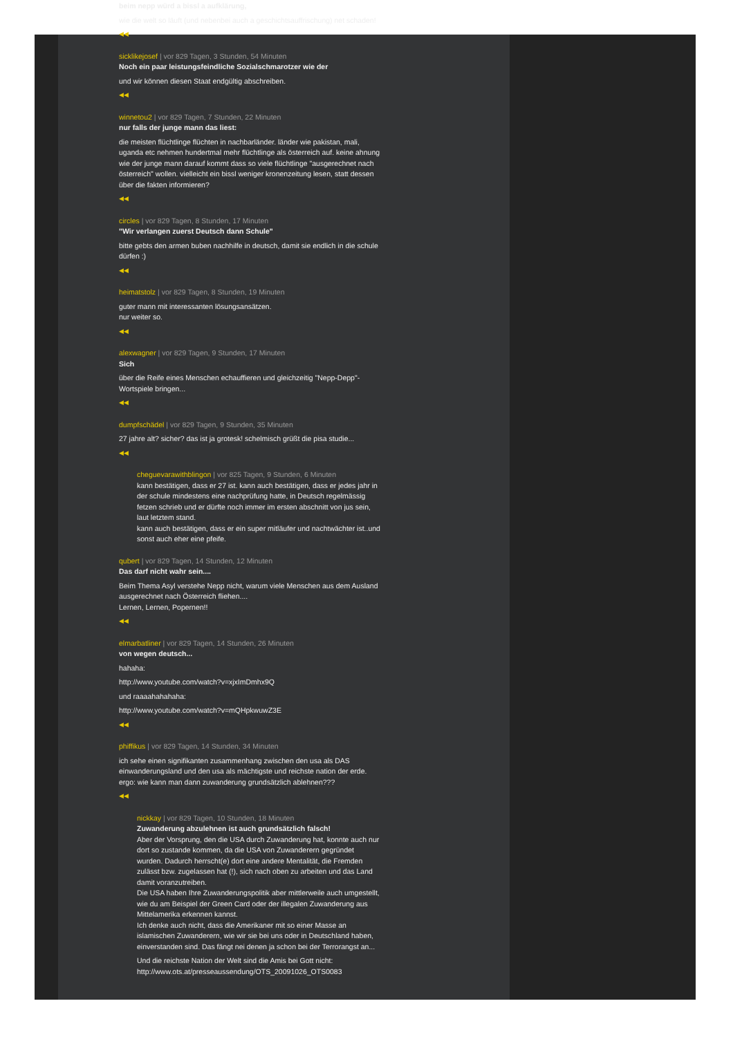beim nepp würd a bissl a aufklärung,
wie die welt so läuft (und nebenbei auch a geschichtsauffrischung) net schaden!
◀◀
sicklikejosef | vor 829 Tagen, 3 Stunden, 54 Minuten
Noch ein paar leistungsfeindliche Sozialschmarotzer wie der
und wir können diesen Staat endgültig abschreiben.
◀◀
winnetou2 | vor 829 Tagen, 7 Stunden, 22 Minuten
nur falls der junge mann das liest:
die meisten flüchtlinge flüchten in nachbarländer. länder wie pakistan, mali, uganda etc nehmen hundertmal mehr flüchtlinge als österreich auf. keine ahnung wie der junge mann darauf kommt dass so viele flüchtlinge "ausgerechnet nach österreich" wollen. vielleicht ein bissl weniger kronenzeitung lesen, statt dessen über die fakten informieren?
◀◀
circles | vor 829 Tagen, 8 Stunden, 17 Minuten
"Wir verlangen zuerst Deutsch dann Schule"
bitte gebts den armen buben nachhilfe in deutsch, damit sie endlich in die schule dürfen :)
◀◀
heimatstolz | vor 829 Tagen, 8 Stunden, 19 Minuten
guter mann mit interessanten lösungsansätzen.
nur weiter so.
◀◀
alexwagner | vor 829 Tagen, 9 Stunden, 17 Minuten
Sich
über die Reife eines Menschen echauffieren und gleichzeitig "Nepp-Depp"-Wortspiele bringen...
◀◀
dumpfschädel | vor 829 Tagen, 9 Stunden, 35 Minuten
27 jahre alt? sicher? das ist ja grotesk! schelmisch grüßt die pisa studie...
◀◀
cheguevarawithblingon | vor 825 Tagen, 9 Stunden, 6 Minuten
kann bestätigen, dass er 27 ist. kann auch bestätigen, dass er jedes jahr in der schule mindestens eine nachprüfung hatte, in Deutsch regelmässig fetzen schrieb und er dürfte noch immer im ersten abschnitt von jus sein, laut letztem stand.
kann auch bestätigen, dass er ein super mitläufer und nachtwächter ist..und sonst auch eher eine pfeife.
qubert | vor 829 Tagen, 14 Stunden, 12 Minuten
Das darf nicht wahr sein....
Beim Thema Asyl verstehe Nepp nicht, warum viele Menschen aus dem Ausland ausgerechnet nach Österreich fliehen....
Lernen, Lernen, Popernen!!
◀◀
elmarbatliner | vor 829 Tagen, 14 Stunden, 26 Minuten
von wegen deutsch...
hahaha:
http://www.youtube.com/watch?v=xjxImDmhx9Q
und raaaahahahaha:
http://www.youtube.com/watch?v=mQHpkwuwZ3E
◀◀
phiffikus | vor 829 Tagen, 14 Stunden, 34 Minuten
ich sehe einen signifikanten zusammenhang zwischen den usa als DAS einwanderungsland und den usa als mächtigste und reichste nation der erde. ergo: wie kann man dann zuwanderung grundsätzlich ablehnen???
◀◀
nickkay | vor 829 Tagen, 10 Stunden, 18 Minuten
Zuwanderung abzulehnen ist auch grundsätzlich falsch!
Aber der Vorsprung, den die USA durch Zuwanderung hat, konnte auch nur dort so zustande kommen, da die USA von Zuwanderern gegründet wurden. Dadurch herrscht(e) dort eine andere Mentalität, die Fremden zulässt bzw. zugelassen hat (!), sich nach oben zu arbeiten und das Land damit voranzutreiben.
Die USA haben Ihre Zuwanderungspolitik aber mittlerweile auch umgestellt, wie du am Beispiel der Green Card oder der illegalen Zuwanderung aus Mittelamerika erkennen kannst.
Ich denke auch nicht, dass die Amerikaner mit so einer Masse an islamischen Zuwanderern, wie wir sie bei uns oder in Deutschland haben, einverstanden sind. Das fängt nei denen ja schon bei der Terrorangst an...
Und die reichste Nation der Welt sind die Amis bei Gott nicht:
http://www.ots.at/presseaussendung/OTS_20091026_OTS0083